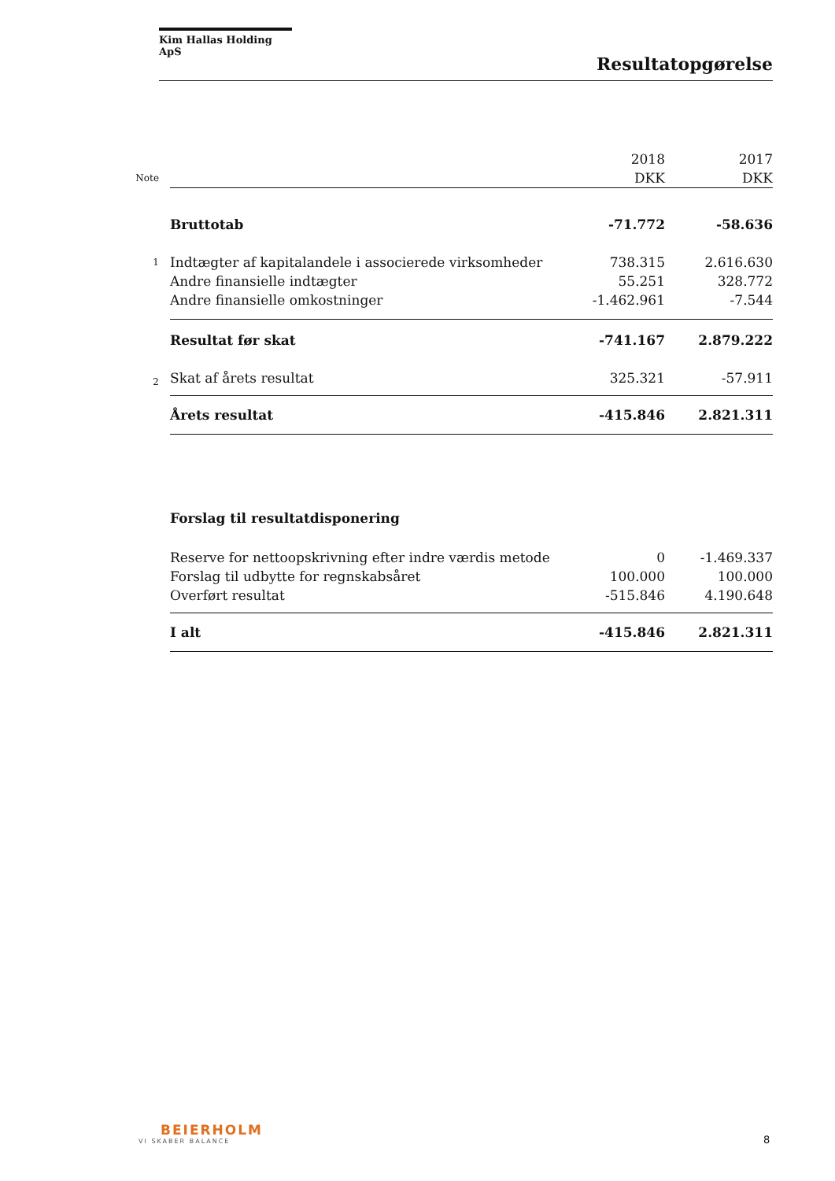Kim Hallas Holding ApS
Resultatopgørelse
| | | 2018 | 2017 |
| Note | | DKK | DKK |
| | Bruttotab | -71.772 | -58.636 |
| 1 | Indtægter af kapitalandele i associerede virksomheder | 738.315 | 2.616.630 |
| | Andre finansielle indtægter | 55.251 | 328.772 |
| | Andre finansielle omkostninger | -1.462.961 | -7.544 |
| | Resultat før skat | -741.167 | 2.879.222 |
| 2 | Skat af årets resultat | 325.321 | -57.911 |
| | Årets resultat | -415.846 | 2.821.311 |
| | Forslag til resultatdisponering | | |
| | Reserve for nettoopskrivning efter indre værdis metode | 0 | -1.469.337 |
| | Forslag til udbytte for regnskabsåret | 100.000 | 100.000 |
| | Overført resultat | -515.846 | 4.190.648 |
| | I alt | -415.846 | 2.821.311 |
BEIERHOLM
VI SKABER BALANCE
8